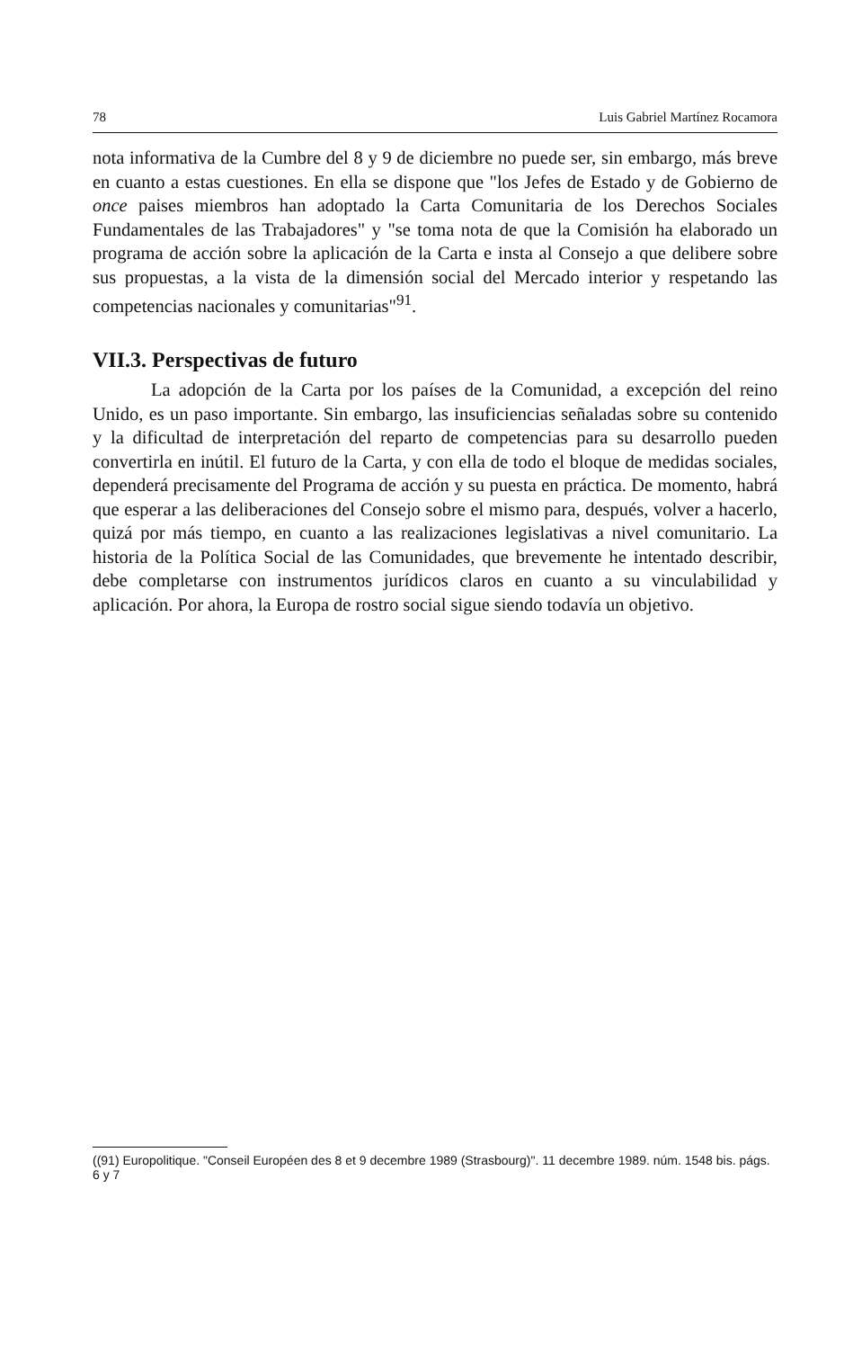78 Luis Gabriel Martínez Rocamora
nota informativa de la Cumbre del 8 y 9 de diciembre no puede ser, sin embargo, más breve en cuanto a estas cuestiones. En ella se dispone que "los Jefes de Estado y de Gobierno de once paises miembros han adoptado la Carta Comunitaria de los Derechos Sociales Fundamentales de las Trabajadores" y "se toma nota de que la Comisión ha elaborado un programa de acción sobre la aplicación de la Carta e insta al Consejo a que delibere sobre sus propuestas, a la vista de la dimensión social del Mercado interior y respetando las competencias nacionales y comunitarias"<sup>91</sup>.
VII.3. Perspectivas de futuro
La adopción de la Carta por los países de la Comunidad, a excepción del reino Unido, es un paso importante. Sin embargo, las insuficiencias señaladas sobre su contenido y la dificultad de interpretación del reparto de competencias para su desarrollo pueden convertirla en inútil. El futuro de la Carta, y con ella de todo el bloque de medidas sociales, dependerá precisamente del Programa de acción y su puesta en práctica. De momento, habrá que esperar a las deliberaciones del Consejo sobre el mismo para, después, volver a hacerlo, quizá por más tiempo, en cuanto a las realizaciones legislativas a nivel comunitario. La historia de la Política Social de las Comunidades, que brevemente he intentado describir, debe completarse con instrumentos jurídicos claros en cuanto a su vinculabilidad y aplicación. Por ahora, la Europa de rostro social sigue siendo todavía un objetivo.
((91) Europolitique. "Conseil Européen des 8 et 9 decembre 1989 (Strasbourg)". 11 decembre 1989. núm. 1548 bis. págs. 6 y 7